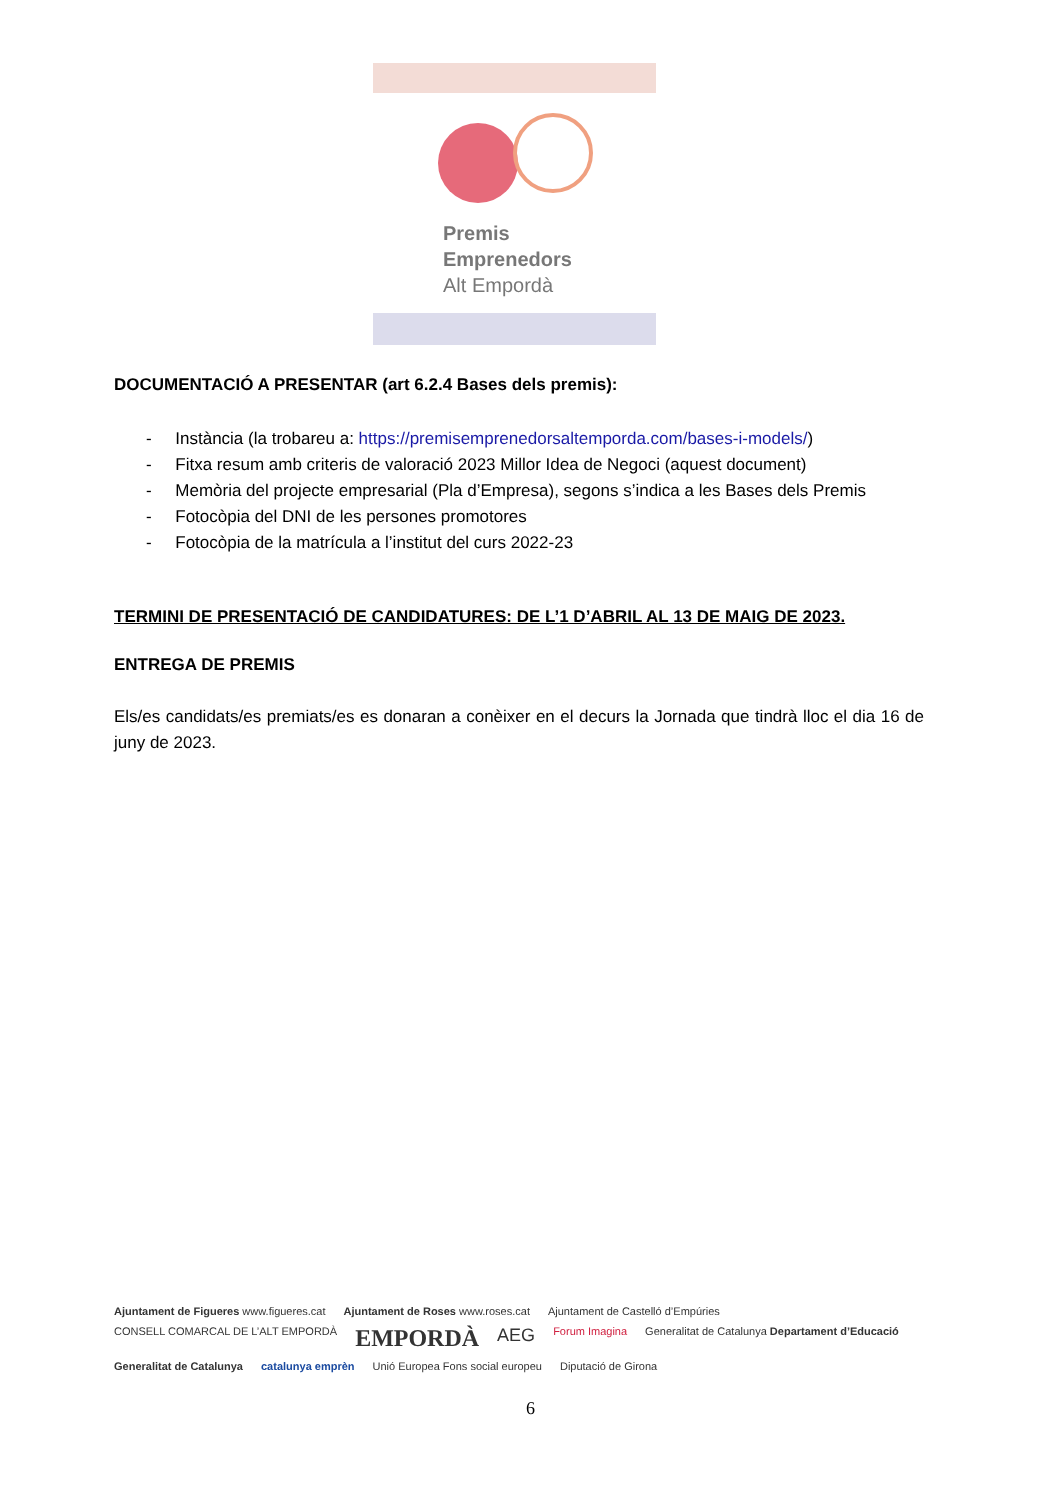Premis
Emprenedors
Alt Empordà
DOCUMENTACIÓ A PRESENTAR (art 6.2.4 Bases dels premis):
- Instància (la trobareu a: https://premisemprenedorsaltemporda.com/bases-i-models/)
- Fitxa resum amb criteris de valoració 2023 Millor Idea de Negoci (aquest document)
- Memòria del projecte empresarial (Pla d’Empresa), segons s’indica a les Bases dels Premis
- Fotocòpia del DNI de les persones promotores
- Fotocòpia de la matrícula a l’institut del curs 2022-23
TERMINI DE PRESENTACIÓ DE CANDIDATURES: DE L’1 D’ABRIL AL 13 DE MAIG DE 2023.
ENTREGA DE PREMIS
Els/es candidats/es premiats/es es donaran a conèixer en el decurs la Jornada que tindrà lloc el dia 16 de juny de 2023.
Ajuntament de Figueres www.figueres.cat Ajuntament de Roses www.roses.cat Ajuntament de Castelló d’Empúries CONSELL COMARCAL DE L’ALT EMPORDÀ EMPORDÀ AEG Forum Imagina Generalitat de Catalunya Departament d’Educació Generalitat de Catalunya catalunya emprèn Unió Europea Fons social europeu Diputació de Girona
6